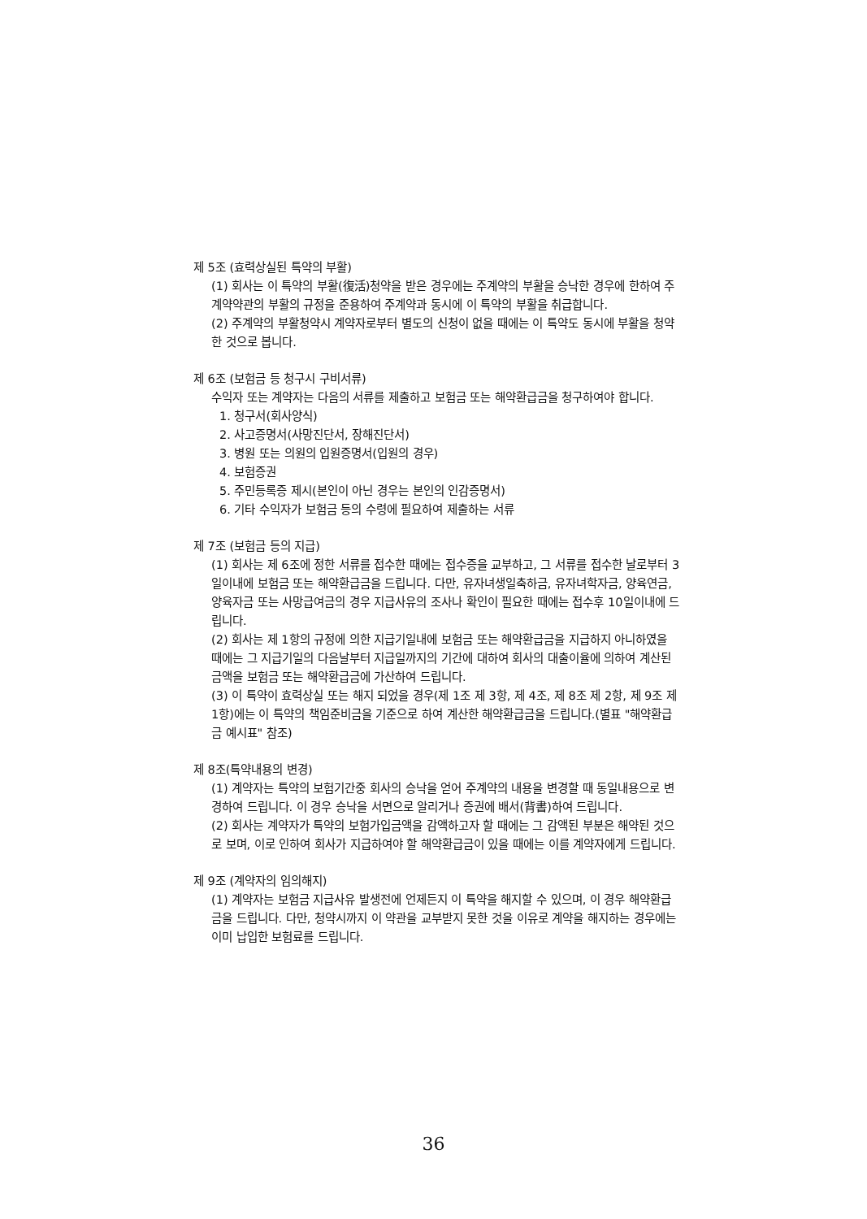제 5조 (효력상실된 특약의 부활)
(1) 회사는 이 특약의 부활(復活)청약을 받은 경우에는 주계약의 부활을 승낙한 경우에 한하여 주계약약관의 부활의 규정을 준용하여 주계약과 동시에 이 특약의 부활을 취급합니다.
(2) 주계약의 부활청약시 계약자로부터 별도의 신청이 없을 때에는 이 특약도 동시에 부활을 청약한 것으로 봅니다.
제 6조 (보험금 등 청구시 구비서류)
수익자 또는 계약자는 다음의 서류를 제출하고 보험금 또는 해약환급금을 청구하여야 합니다.
1. 청구서(회사양식)
2. 사고증명서(사망진단서, 장해진단서)
3. 병원 또는 의원의 입원증명서(입원의 경우)
4. 보험증권
5. 주민등록증 제시(본인이 아닌 경우는 본인의 인감증명서)
6. 기타 수익자가 보험금 등의 수령에 필요하여 제출하는 서류
제 7조 (보험금 등의 지급)
(1) 회사는 제 6조에 정한 서류를 접수한 때에는 접수증을 교부하고, 그 서류를 접수한 날로부터 3일이내에 보험금 또는 해약환급금을 드립니다. 다만, 유자녀생일축하금, 유자녀학자금, 양육연금, 양육자금 또는 사망급여금의 경우 지급사유의 조사나 확인이 필요한 때에는 접수후 10일이내에 드립니다.
(2) 회사는 제 1항의 규정에 의한 지급기일내에 보험금 또는 해약환급금을 지급하지 아니하였을 때에는 그 지급기일의 다음날부터 지급일까지의 기간에 대하여 회사의 대출이율에 의하여 계산된 금액을 보험금 또는 해약환급금에 가산하여 드립니다.
(3) 이 특약이 효력상실 또는 해지 되었을 경우(제 1조 제 3항, 제 4조, 제 8조 제 2항, 제 9조 제 1항)에는 이 특약의 책임준비금을 기준으로 하여 계산한 해약환급금을 드립니다.(별표 "해약환급금 예시표" 참조)
제 8조(특약내용의 변경)
(1) 계약자는 특약의 보험기간중 회사의 승낙을 얻어 주계약의 내용을 변경할 때 동일내용으로 변경하여 드립니다. 이 경우 승낙을 서면으로 알리거나 증권에 배서(背書)하여 드립니다.
(2) 회사는 계약자가 특약의 보험가입금액을 감액하고자 할 때에는 그 감액된 부분은 해약된 것으로 보며, 이로 인하여 회사가 지급하여야 할 해약환급금이 있을 때에는 이를 계약자에게 드립니다.
제 9조 (계약자의 임의해지)
(1) 계약자는 보험금 지급사유 발생전에 언제든지 이 특약을 해지할 수 있으며, 이 경우 해약환급금을 드립니다. 다만, 청약시까지 이 약관을 교부받지 못한 것을 이유로 계약을 해지하는 경우에는 이미 납입한 보험료를 드립니다.
36